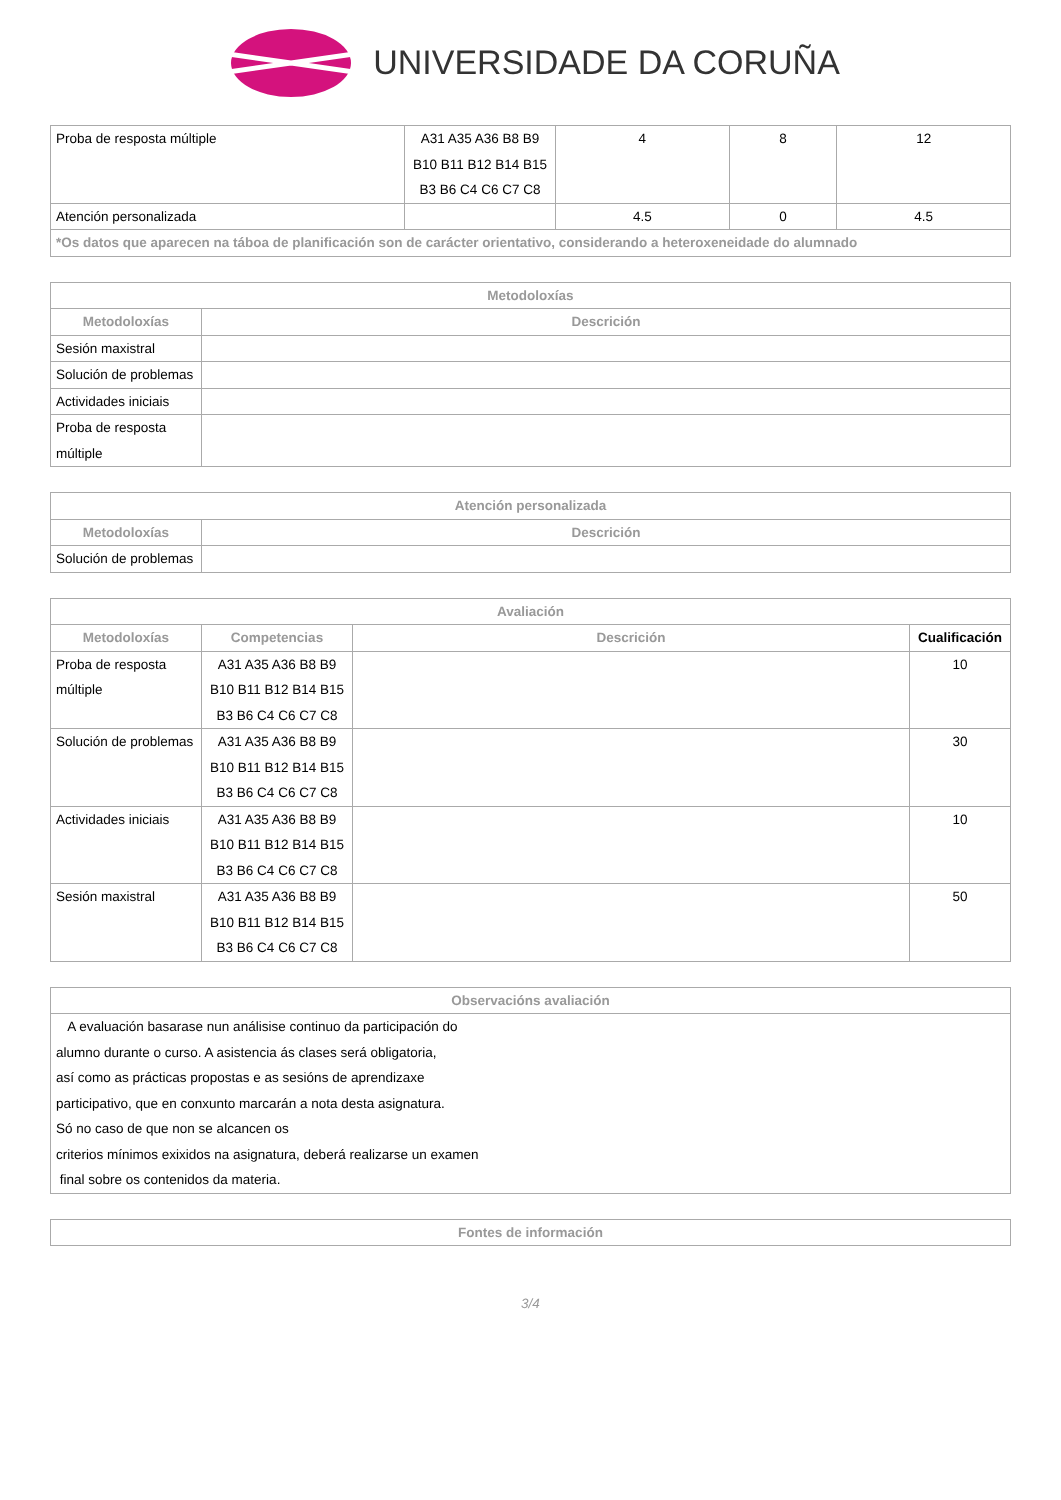UNIVERSIDADE DA CORUÑA
| Proba de resposta múltiple | A31 A35 A36 B8 B9 B10 B11 B12 B14 B15 B3 B6 C4 C6 C7 C8 | 4 | 8 | 12 |
| Atención personalizada | | 4.5 | 0 | 4.5 |
| *Os datos que aparecen na táboa de planificación son de carácter orientativo, considerando a heteroxeneidade do alumnado | | | | |
| Metodoloxías | |
| --- | --- |
| Metodoloxías | Descrición |
| Sesión maxistral | |
| Solución de problemas | |
| Actividades iniciais | |
| Proba de resposta múltiple | |
| Atención personalizada | |
| --- | --- |
| Metodoloxías | Descrición |
| Solución de problemas | |
| Avaliación | | | |
| --- | --- | --- | --- |
| Metodoloxías | Competencias | Descrición | Cualificación |
| Proba de resposta múltiple | A31 A35 A36 B8 B9 B10 B11 B12 B14 B15 B3 B6 C4 C6 C7 C8 | | 10 |
| Solución de problemas | A31 A35 A36 B8 B9 B10 B11 B12 B14 B15 B3 B6 C4 C6 C7 C8 | | 30 |
| Actividades iniciais | A31 A35 A36 B8 B9 B10 B11 B12 B14 B15 B3 B6 C4 C6 C7 C8 | | 10 |
| Sesión maxistral | A31 A35 A36 B8 B9 B10 B11 B12 B14 B15 B3 B6 C4 C6 C7 C8 | | 50 |
| Observacións avaliación |
| --- |
| A evaluación basarase nun análisise continuo da participación do alumno durante o curso. A asistencia ás clases será obligatoria, así como as prácticas propostas e as sesións de aprendizaxe participativo, que en conxunto marcarán a nota desta asignatura. Só no caso de que non se alcancen os criterios mínimos exixidos na asignatura, deberá realizarse un examen final sobre os contenidos da materia. |
| Fontes de información |
| --- |
3/4